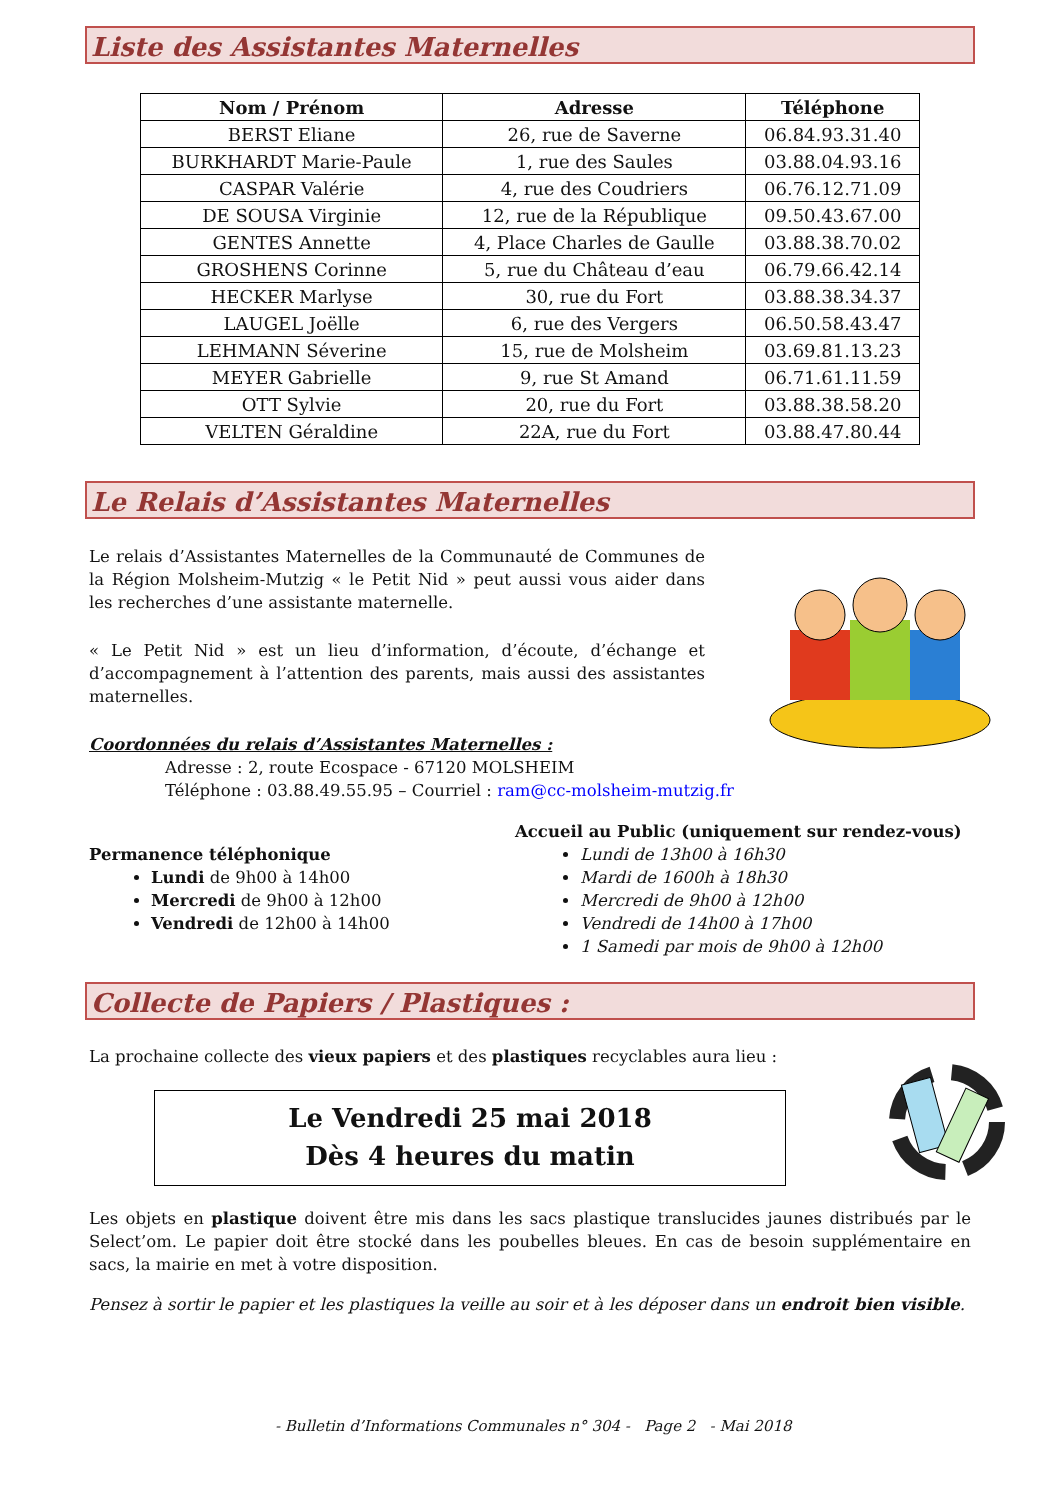Liste des Assistantes Maternelles
| Nom / Prénom | Adresse | Téléphone |
| --- | --- | --- |
| BERST Eliane | 26, rue de Saverne | 06.84.93.31.40 |
| BURKHARDT Marie-Paule | 1, rue des Saules | 03.88.04.93.16 |
| CASPAR Valérie | 4, rue des Coudriers | 06.76.12.71.09 |
| DE SOUSA Virginie | 12, rue de la République | 09.50.43.67.00 |
| GENTES Annette | 4, Place Charles de Gaulle | 03.88.38.70.02 |
| GROSHENS Corinne | 5, rue du Château d’eau | 06.79.66.42.14 |
| HECKER Marlyse | 30, rue du Fort | 03.88.38.34.37 |
| LAUGEL Joëlle | 6, rue des Vergers | 06.50.58.43.47 |
| LEHMANN Séverine | 15, rue de Molsheim | 03.69.81.13.23 |
| MEYER Gabrielle | 9, rue St Amand | 06.71.61.11.59 |
| OTT Sylvie | 20, rue du Fort | 03.88.38.58.20 |
| VELTEN Géraldine | 22A, rue du Fort | 03.88.47.80.44 |
Le Relais d’Assistantes Maternelles
Le relais d’Assistantes Maternelles de la Communauté de Communes de la Région Molsheim-Mutzig « le Petit Nid » peut aussi vous aider dans les recherches d’une assistante maternelle.
« Le Petit Nid » est un lieu d’information, d’écoute, d’échange et d’accompagnement à l’attention des parents, mais aussi des assistantes maternelles.
Coordonnées du relais d’Assistantes Maternelles :
Adresse : 2, route Ecospace - 67120 MOLSHEIM
Téléphone : 03.88.49.55.95 – Courriel : ram@cc-molsheim-mutzig.fr
Permanence téléphonique
Lundi de 9h00 à 14h00
Mercredi de 9h00 à 12h00
Vendredi de 12h00 à 14h00
Accueil au Public (uniquement sur rendez-vous)
Lundi de 13h00 à 16h30
Mardi de 1600h à 18h30
Mercredi de 9h00 à 12h00
Vendredi de 14h00 à 17h00
1 Samedi par mois de 9h00 à 12h00
Collecte de Papiers / Plastiques :
La prochaine collecte des vieux papiers et des plastiques recyclables aura lieu :
Le Vendredi 25 mai 2018
Dès 4 heures du matin
Les objets en plastique doivent être mis dans les sacs plastique translucides jaunes distribués par le Select’om. Le papier doit être stocké dans les poubelles bleues. En cas de besoin supplémentaire en sacs, la mairie en met à votre disposition.
Pensez à sortir le papier et les plastiques la veille au soir et à les déposer dans un endroit bien visible.
- Bulletin d’Informations Communales n° 304 - Page 2 - Mai 2018